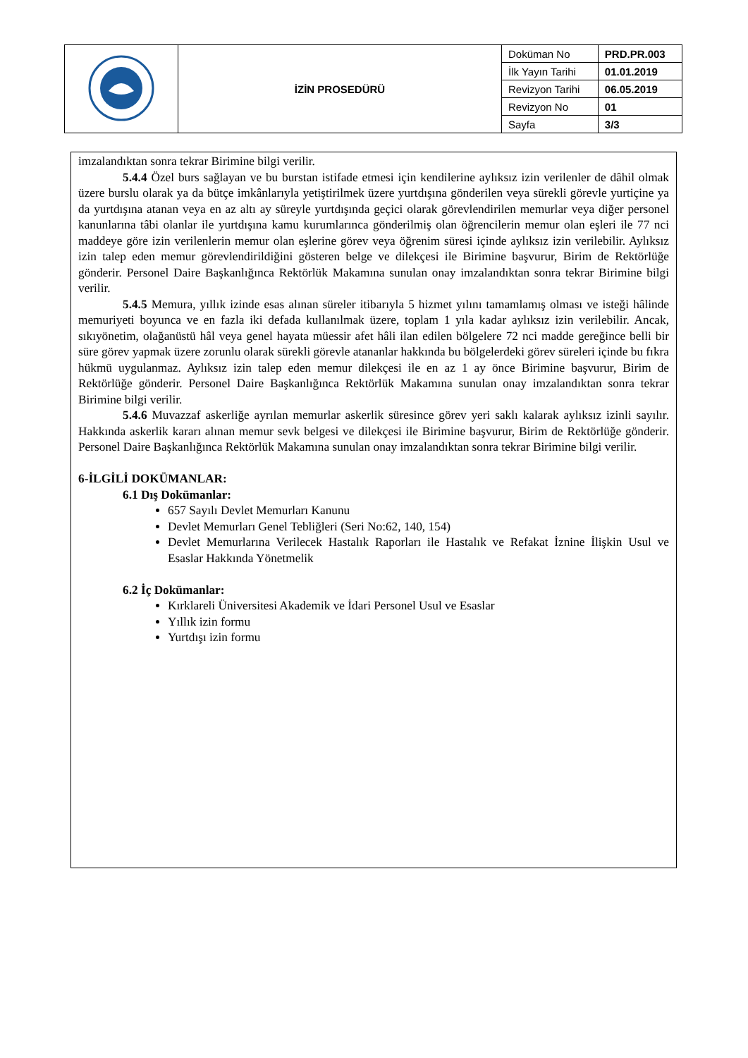| | İZİN PROSEDÜRÜ | Doküman No | PRD.PR.003 |
| | | İlk Yayın Tarihi | 01.01.2019 |
| | | Revizyon Tarihi | 06.05.2019 |
| | | Revizyon No | 01 |
| | | Sayfa | 3/3 |
imzalandıktan sonra tekrar Birimine bilgi verilir.
5.4.4 Özel burs sağlayan ve bu burstan istifade etmesi için kendilerine aylıksız izin verilenler de dâhil olmak üzere burslu olarak ya da bütçe imkânlarıyla yetiştirilmek üzere yurtdışına gönderilen veya sürekli görevle yurtiçine ya da yurtdışına atanan veya en az altı ay süreyle yurtdışında geçici olarak görevlendirilen memurlar veya diğer personel kanunlarına tâbi olanlar ile yurtdışına kamu kurumlarınca gönderilmiş olan öğrencilerin memur olan eşleri ile 77 nci maddeye göre izin verilenlerin memur olan eşlerine görev veya öğrenim süresi içinde aylıksız izin verilebilir. Aylıksız izin talep eden memur görevlendirildiğini gösteren belge ve dilekçesi ile Birimine başvurur, Birim de Rektörlüğe gönderir. Personel Daire Başkanlığınca Rektörlük Makamına sunulan onay imzalandıktan sonra tekrar Birimine bilgi verilir.
5.4.5 Memura, yıllık izinde esas alınan süreler itibarıyla 5 hizmet yılını tamamlamış olması ve isteği hâlinde memuriyeti boyunca ve en fazla iki defada kullanılmak üzere, toplam 1 yıla kadar aylıksız izin verilebilir. Ancak, sıkıyönetim, olağanüstü hâl veya genel hayata müessir afet hâli ilan edilen bölgelere 72 nci madde gereğince belli bir süre görev yapmak üzere zorunlu olarak sürekli görevle atananlar hakkında bu bölgelerdeki görev süreleri içinde bu fıkra hükmü uygulanmaz. Aylıksız izin talep eden memur dilekçesi ile en az 1 ay önce Birimine başvurur, Birim de Rektörlüğe gönderir. Personel Daire Başkanlığınca Rektörlük Makamına sunulan onay imzalandıktan sonra tekrar Birimine bilgi verilir.
5.4.6 Muvazzaf askerliğe ayrılan memurlar askerlik süresince görev yeri saklı kalarak aylıksız izinli sayılır. Hakkında askerlik kararı alınan memur sevk belgesi ve dilekçesi ile Birimine başvurur, Birim de Rektörlüğe gönderir. Personel Daire Başkanlığınca Rektörlük Makamına sunulan onay imzalandıktan sonra tekrar Birimine bilgi verilir.
6-İLGİLİ DOKÜMANLAR:
6.1 Dış Dokümanlar:
657 Sayılı Devlet Memurları Kanunu
Devlet Memurları Genel Tebliğleri (Seri No:62, 140, 154)
Devlet Memurlarına Verilecek Hastalık Raporları ile Hastalık ve Refakat İznine İlişkin Usul ve Esaslar Hakkında Yönetmelik
6.2 İç Dokümanlar:
Kırklareli Üniversitesi Akademik ve İdari Personel Usul ve Esaslar
Yıllık izin formu
Yurtdışı izin formu